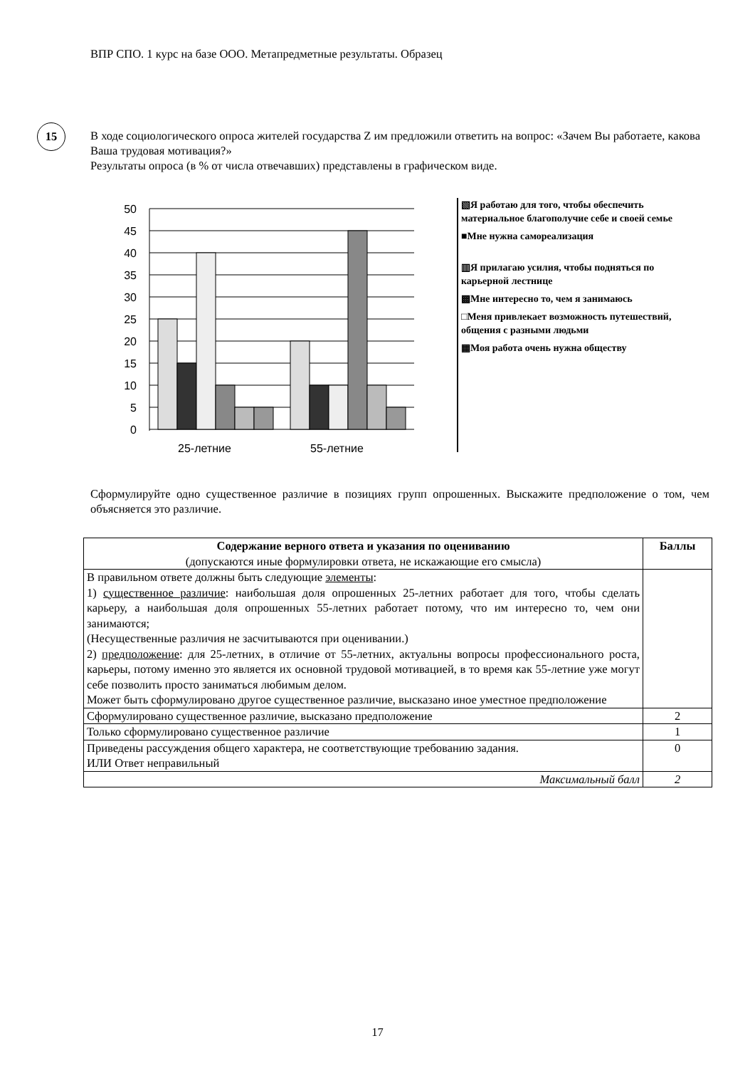ВПР СПО. 1 курс на базе ООО. Метапредметные результаты. Образец
15
В ходе социологического опроса жителей государства Z им предложили ответить на вопрос: «Зачем Вы работаете, какова Ваша трудовая мотивация?»
Результаты опроса (в % от числа отвечавших) представлены в графическом виде.
50
45
40
35
30
25
20
15
10
5
0
25-летние
55-летние
▧Я работаю для того, чтобы обеспечить материальное благополучие себе и своей семье
■Мне нужна самореализация
▥Я прилагаю усилия, чтобы подняться по карьерной лестнице
▩Мне интересно то, чем я занимаюсь
□Меня привлекает возможность путешествий, общения с разными людьми
▦Моя работа очень нужна обществу
Сформулируйте одно существенное различие в позициях групп опрошенных. Выскажите предположение о том, чем объясняется это различие.
| Содержание верного ответа и указания по оцениванию (допускаются иные формулировки ответа, не искажающие его смысла) | Баллы |
| --- | --- |
| В правильном ответе должны быть следующие элементы : 1) существенное различие : наибольшая доля опрошенных 25-летних работает для того, чтобы сделать карьеру, а наибольшая доля опрошенных 55-летних работает потому, что им интересно то, чем они занимаются; (Несущественные различия не засчитываются при оценивании.) 2) предположение : для 25-летних, в отличие от 55-летних, актуальны вопросы профессионального роста, карьеры, потому именно это является их основной трудовой мотивацией, в то время как 55-летние уже могут себе позволить просто заниматься любимым делом. Может быть сформулировано другое существенное различие, высказано иное уместное предположение | |
| Сформулировано существенное различие, высказано предположение | 2 |
| Только сформулировано существенное различие | 1 |
| Приведены рассуждения общего характера, не соответствующие требованию задания. ИЛИ Ответ неправильный | 0 |
| Максимальный балл | 2 |
17